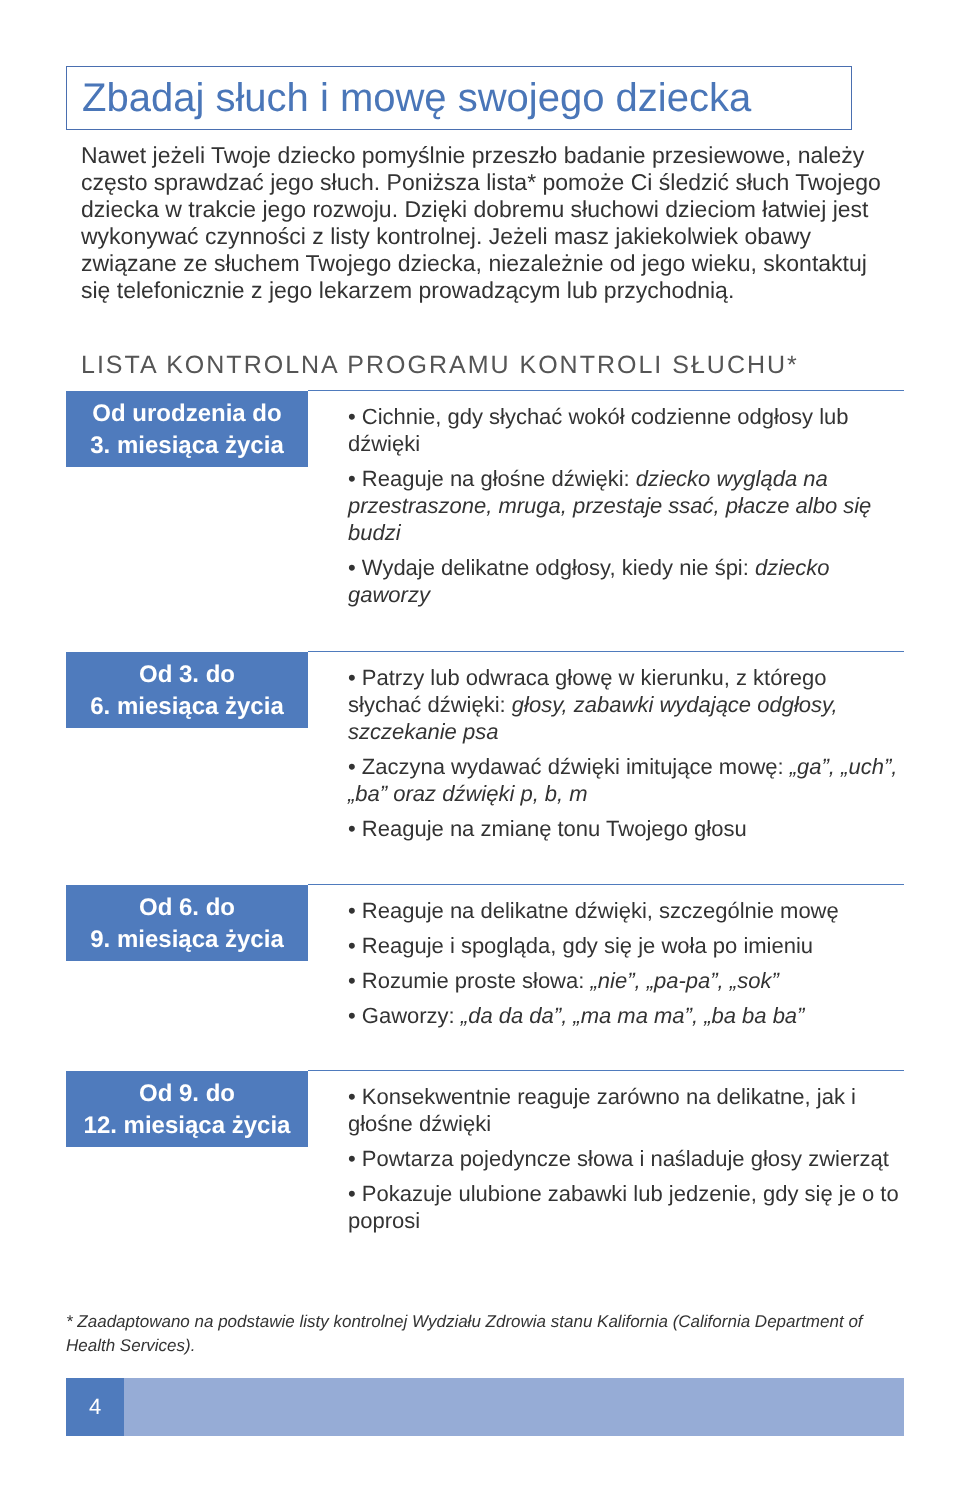Zbadaj słuch i mowę swojego dziecka
Nawet jeżeli Twoje dziecko pomyślnie przeszło badanie przesiewowe, należy często sprawdzać jego słuch. Poniższa lista* pomoże Ci śledzić słuch Twojego dziecka w trakcie jego rozwoju. Dzięki dobremu słuchowi dzieciom łatwiej jest wykonywać czynności z listy kontrolnej. Jeżeli masz jakiekolwiek obawy związane ze słuchem Twojego dziecka, niezależnie od jego wieku, skontaktuj się telefonicznie z jego lekarzem prowadzącym lub przychodnią.
LISTA KONTROLNA PROGRAMU KONTROLI SŁUCHU*
| Od urodzenia do 3. miesiąca życia | • Cichnie, gdy słychać wokół codzienne odgłosy lub dźwięki • Reaguje na głośne dźwięki: dziecko wygląda na przestraszone, mruga, przestaje ssać, płacze albo się budzi • Wydaje delikatne odgłosy, kiedy nie śpi: dziecko gaworzy |
| Od 3. do 6. miesiąca życia | • Patrzy lub odwraca głowę w kierunku, z którego słychać dźwięki: głosy, zabawki wydające odgłosy, szczekanie psa • Zaczyna wydawać dźwięki imitujące mowę: „ga”, „uch”, „ba” oraz dźwięki p, b, m • Reaguje na zmianę tonu Twojego głosu |
| Od 6. do 9. miesiąca życia | • Reaguje na delikatne dźwięki, szczególnie mowę • Reaguje i spogląda, gdy się je woła po imieniu • Rozumie proste słowa: „nie”, „pa-pa”, „sok” • Gaworzy: „da da da”, „ma ma ma”, „ba ba ba” |
| Od 9. do 12. miesiąca życia | • Konsekwentnie reaguje zarówno na delikatne, jak i głośne dźwięki • Powtarza pojedyncze słowa i naśladuje głosy zwierząt • Pokazuje ulubione zabawki lub jedzenie, gdy się je o to poprosi |
* Zaadaptowano na podstawie listy kontrolnej Wydziału Zdrowia stanu Kalifornia (California Department of Health Services).
4